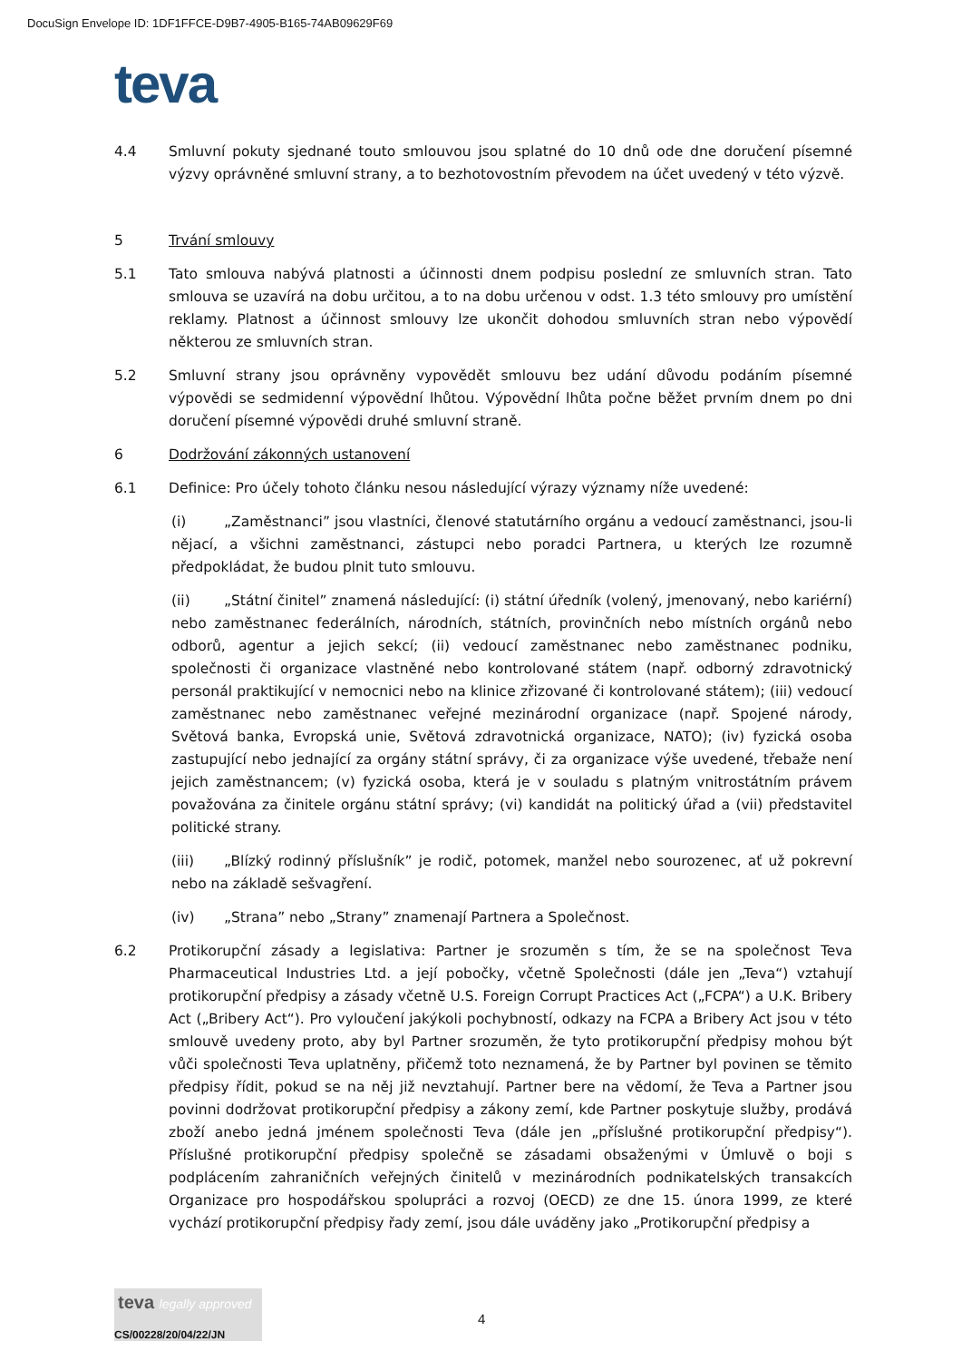DocuSign Envelope ID: 1DF1FFCE-D9B7-4905-B165-74AB09629F69
teva
4.4 Smluvní pokuty sjednané touto smlouvou jsou splatné do 10 dnů ode dne doručení písemné výzvy oprávněné smluvní strany, a to bezhotovostním převodem na účet uvedený v této výzvě.
5 Trvání smlouvy
5.1 Tato smlouva nabývá platnosti a účinnosti dnem podpisu poslední ze smluvních stran. Tato smlouva se uzavírá na dobu určitou, a to na dobu určenou v odst. 1.3 této smlouvy pro umístění reklamy. Platnost a účinnost smlouvy lze ukončit dohodou smluvních stran nebo výpovědí některou ze smluvních stran.
5.2 Smluvní strany jsou oprávněny vypovědět smlouvu bez udání důvodu podáním písemné výpovědi se sedmidenní výpovědní lhůtou. Výpovědní lhůta počne běžet prvním dnem po dni doručení písemné výpovědi druhé smluvní straně.
6 Dodržování zákonných ustanovení
6.1 Definice: Pro účely tohoto článku nesou následující výrazy významy níže uvedené:
(i) „Zaměstnanci” jsou vlastníci, členové statutárního orgánu a vedoucí zaměstnanci, jsou-li nějací, a všichni zaměstnanci, zástupci nebo poradci Partnera, u kterých lze rozumně předpokládat, že budou plnit tuto smlouvu.
(ii) „Státní činitel” znamená následující: (i) státní úředník (volený, jmenovaný, nebo kariérní) nebo zaměstnanec federálních, národních, státních, provinčních nebo místních orgánů nebo odborů, agentur a jejich sekcí; (ii) vedoucí zaměstnanec nebo zaměstnanec podniku, společnosti či organizace vlastněné nebo kontrolované státem (např. odborný zdravotnický personál praktikující v nemocnici nebo na klinice zřizované či kontrolované státem); (iii) vedoucí zaměstnanec nebo zaměstnanec veřejné mezinárodní organizace (např. Spojené národy, Světová banka, Evropská unie, Světová zdravotnická organizace, NATO); (iv) fyzická osoba zastupující nebo jednající za orgány státní správy, či za organizace výše uvedené, třebaže není jejich zaměstnancem; (v) fyzická osoba, která je v souladu s platným vnitrostátním právem považována za činitele orgánu státní správy; (vi) kandidát na politický úřad a (vii) představitel politické strany.
(iii) „Blízký rodinný příslušník” je rodič, potomek, manžel nebo sourozenec, ať už pokrevní nebo na základě sešvagření.
(iv) „Strana” nebo „Strany” znamenají Partnera a Společnost.
6.2 Protikorupční zásady a legislativa: Partner je srozuměn s tím, že se na společnost Teva Pharmaceutical Industries Ltd. a její pobočky, včetně Společnosti (dále jen „Teva“) vztahují protikorupční předpisy a zásady včetně U.S. Foreign Corrupt Practices Act („FCPA“) a U.K. Bribery Act („Bribery Act“). Pro vyloučení jakýkoli pochybností, odkazy na FCPA a Bribery Act jsou v této smlouvě uvedeny proto, aby byl Partner srozuměn, že tyto protikorupční předpisy mohou být vůči společnosti Teva uplatněny, přičemž toto neznamená, že by Partner byl povinen se těmito předpisy řídit, pokud se na něj již nevztahují. Partner bere na vědomí, že Teva a Partner jsou povinni dodržovat protikorupční předpisy a zákony zemí, kde Partner poskytuje služby, prodává zboží anebo jedná jménem společnosti Teva (dále jen „příslušné protikorupční předpisy“). Příslušné protikorupční předpisy společně se zásadami obsaženými v Úmluvě o boji s podplácením zahraničních veřejných činitelů v mezinárodních podnikatelských transakcích Organizace pro hospodářskou spolupráci a rozvoj (OECD) ze dne 15. února 1999, ze které vychází protikorupční předpisy řady zemí, jsou dále uváděny jako „Protikorupční předpisy a
teva legally approved
CS/00228/20/04/22/JN
4